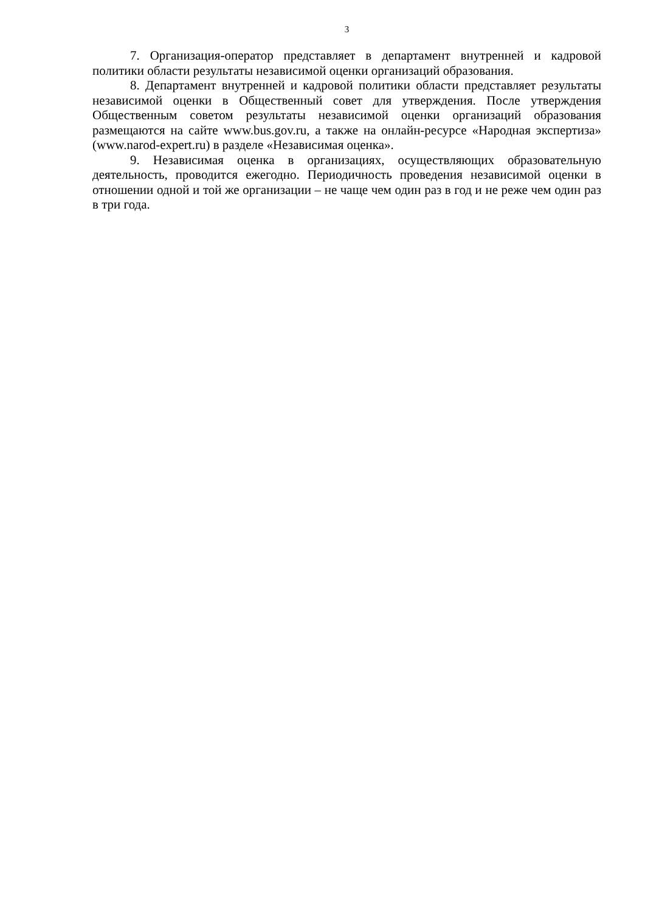3
7. Организация-оператор представляет в департамент внутренней и кадровой политики области результаты независимой оценки организаций образования.
8. Департамент внутренней и кадровой политики области представляет результаты независимой оценки в Общественный совет для утверждения. После утверждения Общественным советом результаты независимой оценки организаций образования размещаются на сайте www.bus.gov.ru, а также на онлайн-ресурсе «Народная экспертиза» (www.narod-expert.ru) в разделе «Независимая оценка».
9. Независимая оценка в организациях, осуществляющих образовательную деятельность, проводится ежегодно. Периодичность проведения независимой оценки в отношении одной и той же организации – не чаще чем один раз в год и не реже чем один раз в три года.